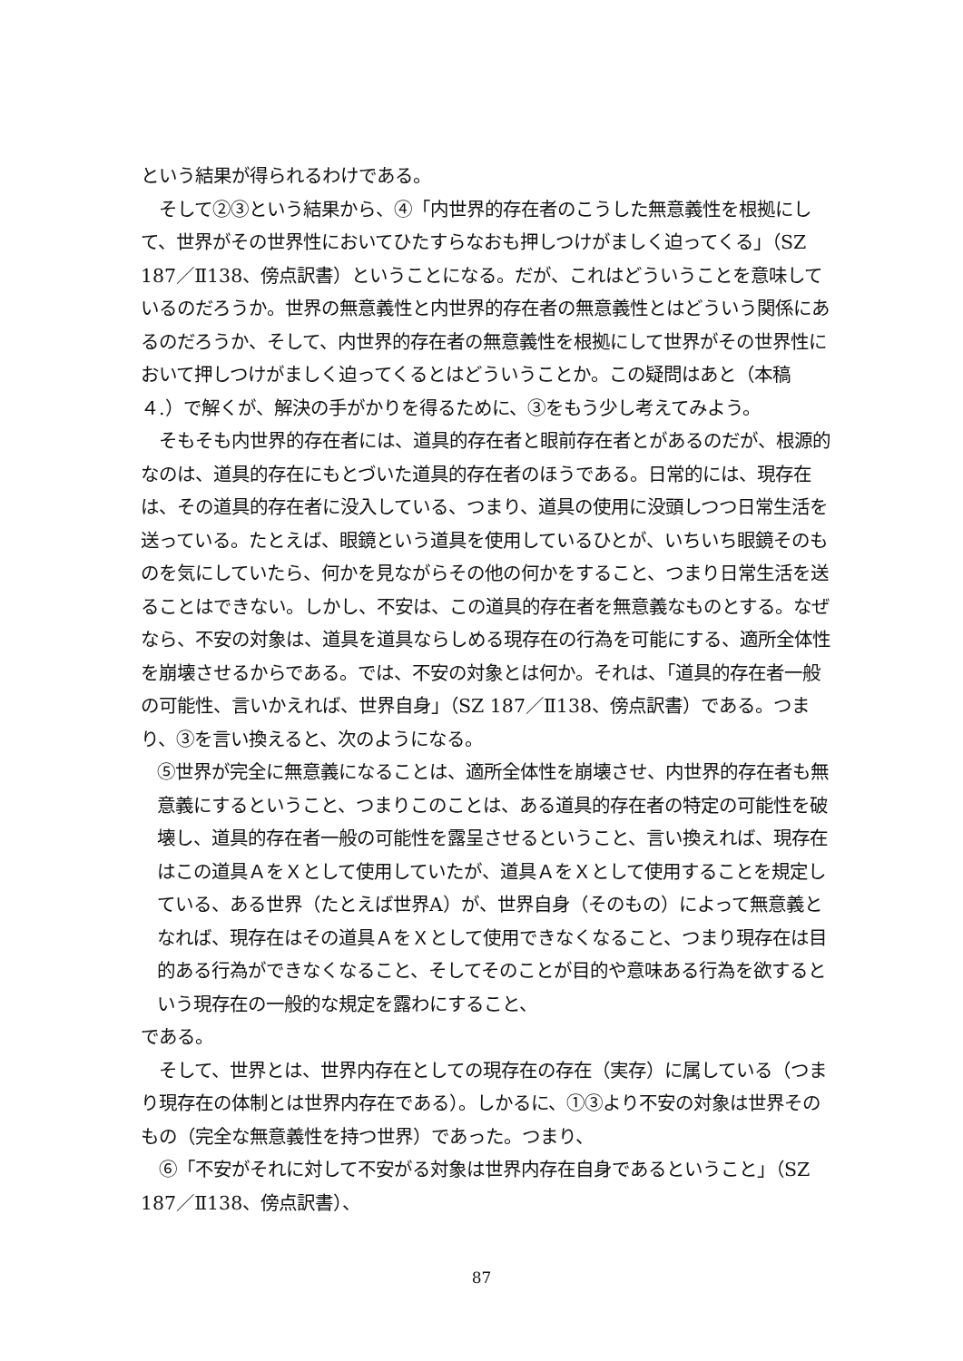という結果が得られるわけである。
そして②③という結果から、④「内世界的存在者のこうした無意義性を根拠にして、世界がその世界性においてひたすらなおも押しつけがましく迫ってくる」（SZ 187／Ⅱ138、傍点訳書）ということになる。だが、これはどういうことを意味しているのだろうか。世界の無意義性と内世界的存在者の無意義性とはどういう関係にあるのだろうか、そして、内世界的存在者の無意義性を根拠にして世界がその世界性において押しつけがましく迫ってくるとはどういうことか。この疑問はあと（本稿４.）で解くが、解決の手がかりを得るために、③をもう少し考えてみよう。
そもそも内世界的存在者には、道具的存在者と眼前存在者とがあるのだが、根源的なのは、道具的存在にもとづいた道具的存在者のほうである。日常的には、現存在は、その道具的存在者に没入している、つまり、道具の使用に没頭しつつ日常生活を送っている。たとえば、眼鏡という道具を使用しているひとが、いちいち眼鏡そのものを気にしていたら、何かを見ながらその他の何かをすること、つまり日常生活を送ることはできない。しかし、不安は、この道具的存在者を無意義なものとする。なぜなら、不安の対象は、道具を道具ならしめる現存在の行為を可能にする、適所全体性を崩壊させるからである。では、不安の対象とは何か。それは、「道具的存在者一般の可能性、言いかえれば、世界自身」（SZ 187／Ⅱ138、傍点訳書）である。つまり、③を言い換えると、次のようになる。
⑤世界が完全に無意義になることは、適所全体性を崩壊させ、内世界的存在者も無意義にするということ、つまりこのことは、ある道具的存在者の特定の可能性を破壊し、道具的存在者一般の可能性を露呈させるということ、言い換えれば、現存在はこの道具ＡをＸとして使用していたが、道具ＡをＸとして使用することを規定している、ある世界（たとえば世界A）が、世界自身（そのもの）によって無意義となれば、現存在はその道具ＡをＸとして使用できなくなること、つまり現存在は目的ある行為ができなくなること、そしてそのことが目的や意味ある行為を欲するという現存在の一般的な規定を露わにすること、
である。
そして、世界とは、世界内存在としての現存在の存在（実存）に属している（つまり現存在の体制とは世界内存在である）。しかるに、①③より不安の対象は世界そのもの（完全な無意義性を持つ世界）であった。つまり、
⑥「不安がそれに対して不安がる対象は世界内存在自身であるということ」（SZ 187／Ⅱ138、傍点訳書）、
87